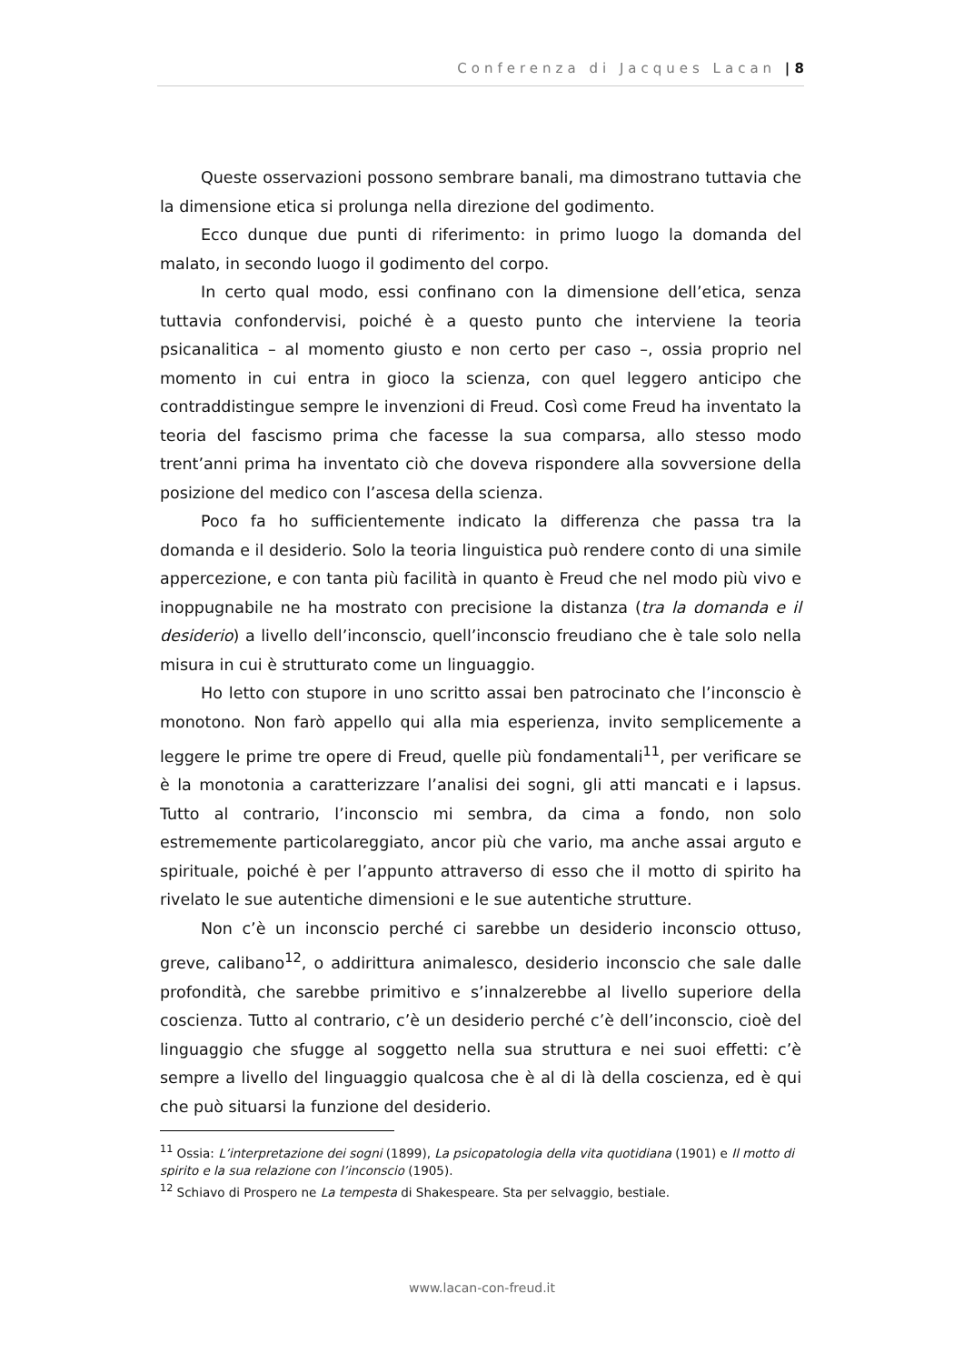Conferenza di Jacques Lacan | 8
Queste osservazioni possono sembrare banali, ma dimostrano tuttavia che la dimensione etica si prolunga nella direzione del godimento.
Ecco dunque due punti di riferimento: in primo luogo la domanda del malato, in secondo luogo il godimento del corpo.
In certo qual modo, essi confinano con la dimensione dell’etica, senza tuttavia confondervisi, poiché è a questo punto che interviene la teoria psicanalitica – al momento giusto e non certo per caso –, ossia proprio nel momento in cui entra in gioco la scienza, con quel leggero anticipo che contraddistingue sempre le invenzioni di Freud. Così come Freud ha inventato la teoria del fascismo prima che facesse la sua comparsa, allo stesso modo trent’anni prima ha inventato ciò che doveva rispondere alla sovversione della posizione del medico con l’ascesa della scienza.
Poco fa ho sufficientemente indicato la differenza che passa tra la domanda e il desiderio. Solo la teoria linguistica può rendere conto di una simile appercezione, e con tanta più facilità in quanto è Freud che nel modo più vivo e inoppugnabile ne ha mostrato con precisione la distanza (tra la domanda e il desiderio) a livello dell’inconscio, quell’inconscio freudiano che è tale solo nella misura in cui è strutturato come un linguaggio.
Ho letto con stupore in uno scritto assai ben patrocinato che l’inconscio è monotono. Non farò appello qui alla mia esperienza, invito semplicemente a leggere le prime tre opere di Freud, quelle più fondamentali<sup>11</sup>, per verificare se è la monotonia a caratterizzare l’analisi dei sogni, gli atti mancati e i lapsus. Tutto al contrario, l’inconscio mi sembra, da cima a fondo, non solo estrememente particolareggiato, ancor più che vario, ma anche assai arguto e spirituale, poiché è per l’appunto attraverso di esso che il motto di spirito ha rivelato le sue autentiche dimensioni e le sue autentiche strutture.
Non c’è un inconscio perché ci sarebbe un desiderio inconscio ottuso, greve, calibano<sup>12</sup>, o addirittura animalesco, desiderio inconscio che sale dalle profondità, che sarebbe primitivo e s’innalzerebbe al livello superiore della coscienza. Tutto al contrario, c’è un desiderio perché c’è dell’inconscio, cioè del linguaggio che sfugge al soggetto nella sua struttura e nei suoi effetti: c’è sempre a livello del linguaggio qualcosa che è al di là della coscienza, ed è qui che può situarsi la funzione del desiderio.
<sup>11</sup> Ossia: L’interpretazione dei sogni (1899), La psicopatologia della vita quotidiana (1901) e Il motto di spirito e la sua relazione con l’inconscio (1905).
<sup>12</sup> Schiavo di Prospero ne La tempesta di Shakespeare. Sta per selvaggio, bestiale.
www.lacan-con-freud.it